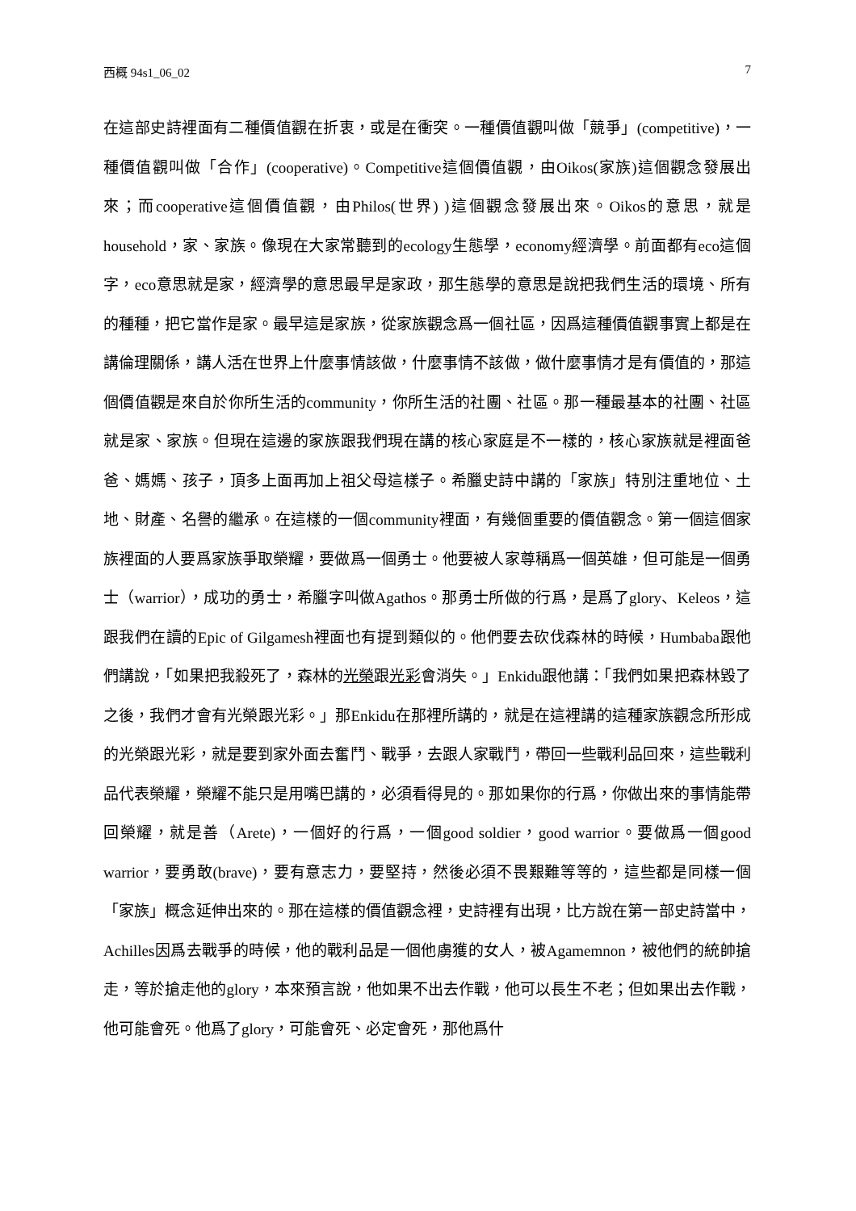西概 94s1_06_02 7
在這部史詩裡面有二種價值觀在折衷，或是在衝突。一種價值觀叫做「競爭」(competitive)，一種價值觀叫做「合作」(cooperative)。Competitive這個價值觀，由Oikos(家族)這個觀念發展出來；而cooperative這個價值觀，由Philos(世界) )這個觀念發展出來。Oikos的意思，就是household，家、家族。像現在大家常聽到的ecology生態學，economy經濟學。前面都有eco這個字，eco意思就是家，經濟學的意思最早是家政，那生態學的意思是說把我們生活的環境、所有的種種，把它當作是家。最早這是家族，從家族觀念爲一個社區，因爲這種價值觀事實上都是在講倫理關係，講人活在世界上什麼事情該做，什麼事情不該做，做什麼事情才是有價值的，那這個價值觀是來自於你所生活的community，你所生活的社團、社區。那一種最基本的社團、社區就是家、家族。但現在這邊的家族跟我們現在講的核心家庭是不一樣的，核心家族就是裡面爸爸、媽媽、孩子，頂多上面再加上祖父母這樣子。希臘史詩中講的「家族」特別注重地位、土地、財產、名譽的繼承。在這樣的一個community裡面，有幾個重要的價值觀念。第一個這個家族裡面的人要爲家族爭取榮耀，要做爲一個勇士。他要被人家尊稱爲一個英雄，但可能是一個勇士（warrior），成功的勇士，希臘字叫做Agathos。那勇士所做的行爲，是爲了glory、Keleos，這跟我們在讀的Epic of Gilgamesh裡面也有提到類似的。他們要去砍伐森林的時候，Humbaba跟他們講說，「如果把我殺死了，森林的光榮跟光彩會消失。」Enkidu跟他講：「我們如果把森林毀了之後，我們才會有光榮跟光彩。」那Enkidu在那裡所講的，就是在這裡講的這種家族觀念所形成的光榮跟光彩，就是要到家外面去奮鬥、戰爭，去跟人家戰鬥，帶回一些戰利品回來，這些戰利品代表榮耀，榮耀不能只是用嘴巴講的，必須看得見的。那如果你的行爲，你做出來的事情能帶回榮耀，就是善（Arete)，一個好的行爲，一個good soldier，good warrior。要做爲一個good warrior，要勇敢(brave)，要有意志力，要堅持，然後必須不畏艱難等等的，這些都是同樣一個「家族」概念延伸出來的。那在這樣的價值觀念裡，史詩裡有出現，比方說在第一部史詩當中，Achilles因爲去戰爭的時候，他的戰利品是一個他虜獲的女人，被Agamemnon，被他們的統帥搶走，等於搶走他的glory，本來預言說，他如果不出去作戰，他可以長生不老；但如果出去作戰，他可能會死。他爲了glory，可能會死、必定會死，那他爲什